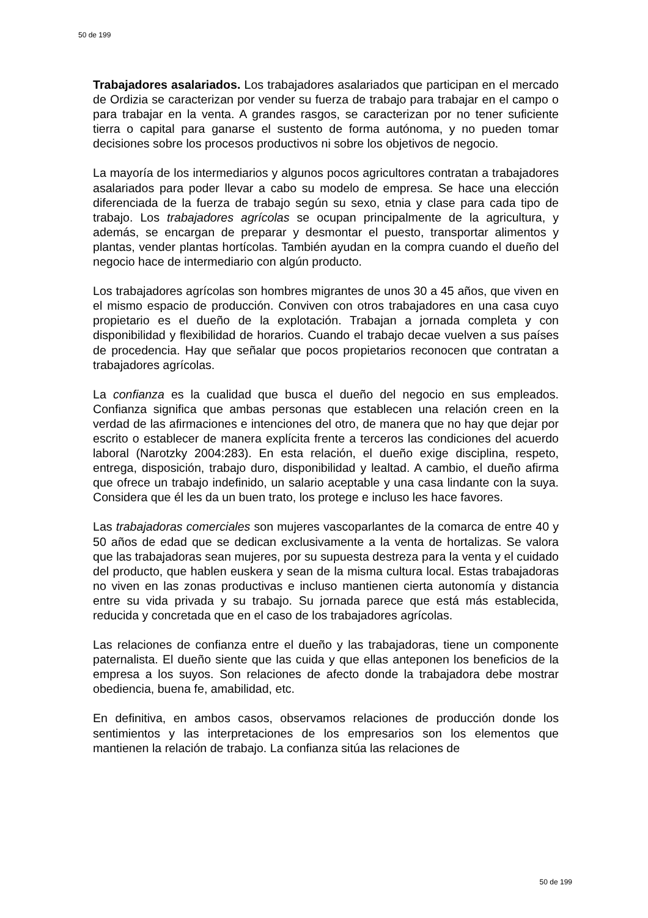50 de 199
Trabajadores asalariados. Los trabajadores asalariados que participan en el mercado de Ordizia se caracterizan por vender su fuerza de trabajo para trabajar en el campo o para trabajar en la venta. A grandes rasgos, se caracterizan por no tener suficiente tierra o capital para ganarse el sustento de forma autónoma, y no pueden tomar decisiones sobre los procesos productivos ni sobre los objetivos de negocio.
La mayoría de los intermediarios y algunos pocos agricultores contratan a trabajadores asalariados para poder llevar a cabo su modelo de empresa. Se hace una elección diferenciada de la fuerza de trabajo según su sexo, etnia y clase para cada tipo de trabajo. Los trabajadores agrícolas se ocupan principalmente de la agricultura, y además, se encargan de preparar y desmontar el puesto, transportar alimentos y plantas, vender plantas hortícolas. También ayudan en la compra cuando el dueño del negocio hace de intermediario con algún producto.
Los trabajadores agrícolas son hombres migrantes de unos 30 a 45 años, que viven en el mismo espacio de producción. Conviven con otros trabajadores en una casa cuyo propietario es el dueño de la explotación. Trabajan a jornada completa y con disponibilidad y flexibilidad de horarios. Cuando el trabajo decae vuelven a sus países de procedencia. Hay que señalar que pocos propietarios reconocen que contratan a trabajadores agrícolas.
La confianza es la cualidad que busca el dueño del negocio en sus empleados. Confianza significa que ambas personas que establecen una relación creen en la verdad de las afirmaciones e intenciones del otro, de manera que no hay que dejar por escrito o establecer de manera explícita frente a terceros las condiciones del acuerdo laboral (Narotzky 2004:283). En esta relación, el dueño exige disciplina, respeto, entrega, disposición, trabajo duro, disponibilidad y lealtad. A cambio, el dueño afirma que ofrece un trabajo indefinido, un salario aceptable y una casa lindante con la suya. Considera que él les da un buen trato, los protege e incluso les hace favores.
Las trabajadoras comerciales son mujeres vascoparlantes de la comarca de entre 40 y 50 años de edad que se dedican exclusivamente a la venta de hortalizas. Se valora que las trabajadoras sean mujeres, por su supuesta destreza para la venta y el cuidado del producto, que hablen euskera y sean de la misma cultura local. Estas trabajadoras no viven en las zonas productivas e incluso mantienen cierta autonomía y distancia entre su vida privada y su trabajo. Su jornada parece que está más establecida, reducida y concretada que en el caso de los trabajadores agrícolas.
Las relaciones de confianza entre el dueño y las trabajadoras, tiene un componente paternalista. El dueño siente que las cuida y que ellas anteponen los beneficios de la empresa a los suyos. Son relaciones de afecto donde la trabajadora debe mostrar obediencia, buena fe, amabilidad, etc.
En definitiva, en ambos casos, observamos relaciones de producción donde los sentimientos y las interpretaciones de los empresarios son los elementos que mantienen la relación de trabajo. La confianza sitúa las relaciones de
50 de 199